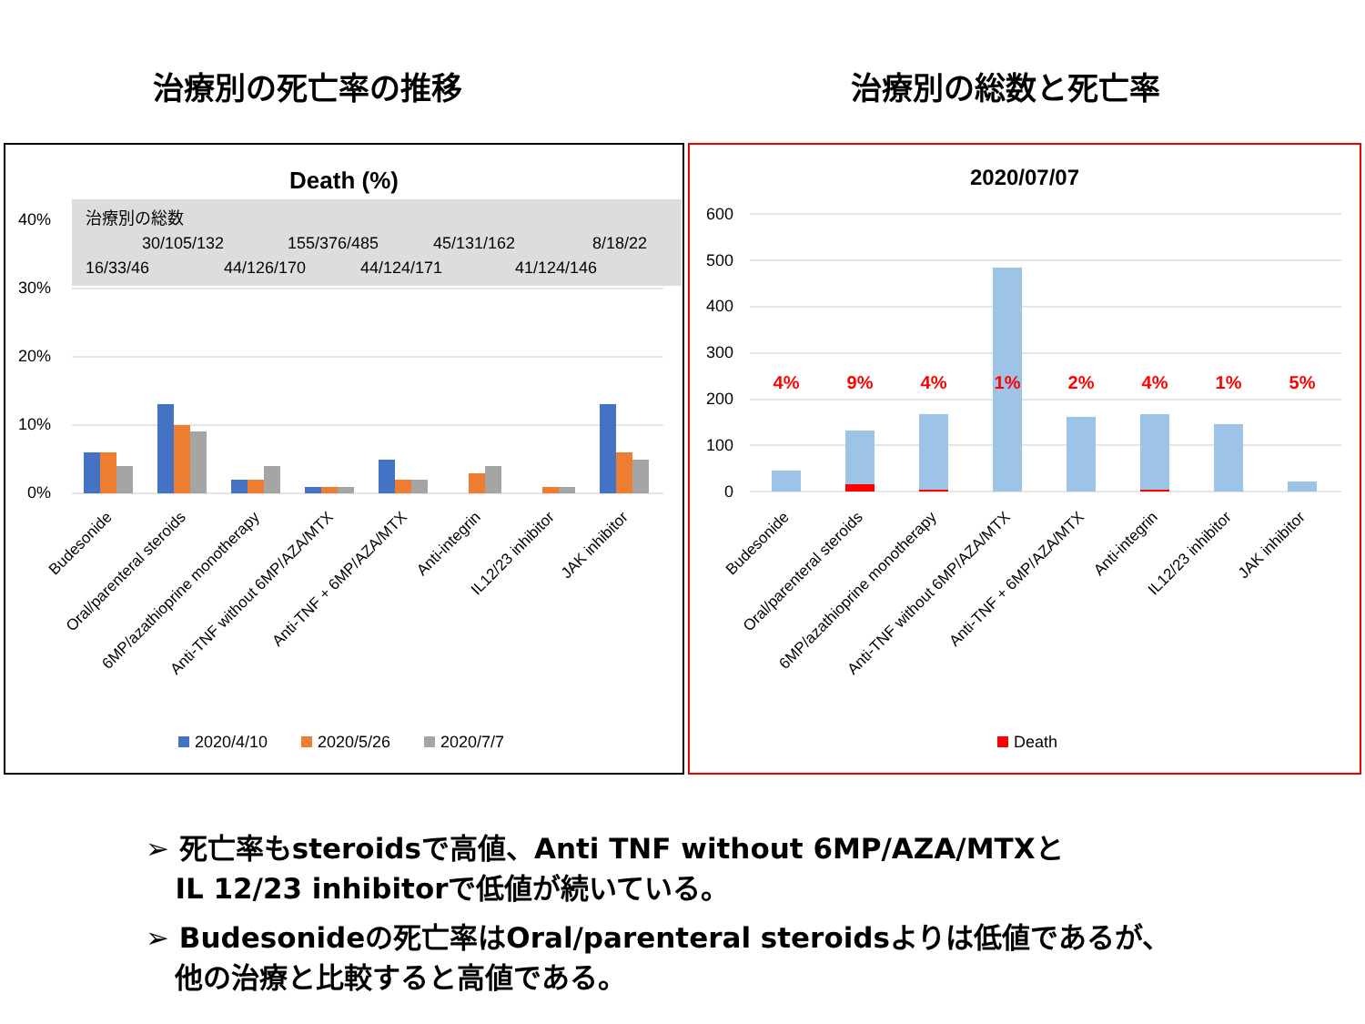治療別の死亡率の推移 治療別の総数と死亡率
Death (%)
治療別の総数
30/105/132
155/376/485
45/131/162
8/18/22
16/33/46
44/126/170
44/124/171
41/124/146
40%
30%
20%
10%
0%
Budesonide
Oral/parenteral steroids
6MP/azathioprine monotherapy
Anti-TNF without 6MP/AZA/MTX
Anti-TNF + 6MP/AZA/MTX
Anti-integrin
IL12/23 inhibitor
JAK inhibitor
2020/4/10
2020/5/26
2020/7/7
2020/07/07
600
500
400
300
200
100
0
4%
9%
4%
1%
2%
4%
1%
5%
Budesonide
Oral/parenteral steroids
6MP/azathioprine monotherapy
Anti-TNF without 6MP/AZA/MTX
Anti-TNF + 6MP/AZA/MTX
Anti-integrin
IL12/23 inhibitor
JAK inhibitor
Death
➢ 死亡率もsteroidsで高値、Anti TNF without 6MP/AZA/MTXと
IL 12/23 inhibitorで低値が続いている。
➢ Budesonideの死亡率はOral/parenteral steroidsよりは低値であるが、
他の治療と比較すると高値である。